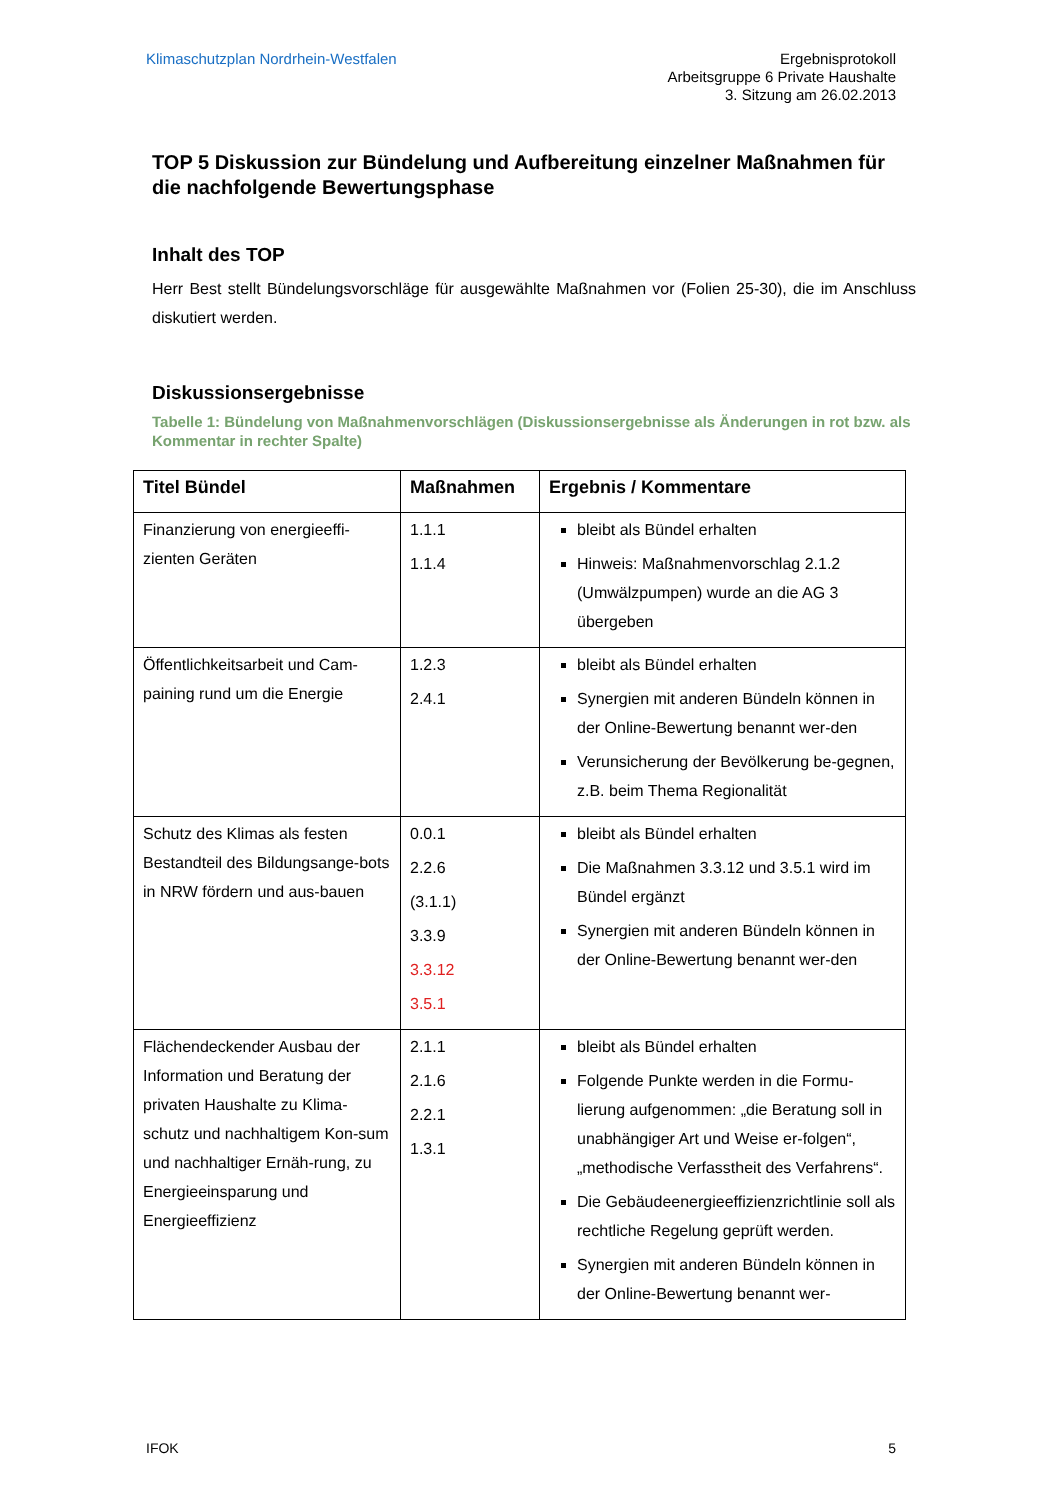Klimaschutzplan Nordrhein-Westfalen
Ergebnisprotokoll
Arbeitsgruppe 6 Private Haushalte
3. Sitzung am 26.02.2013
TOP 5 Diskussion zur Bündelung und Aufbereitung einzelner Maßnahmen für die nachfolgende Bewertungsphase
Inhalt des TOP
Herr Best stellt Bündelungsvorschläge für ausgewählte Maßnahmen vor (Folien 25-30), die im Anschluss diskutiert werden.
Diskussionsergebnisse
Tabelle 1: Bündelung von Maßnahmenvorschlägen (Diskussionsergebnisse als Änderungen in rot bzw. als Kommentar in rechter Spalte)
| Titel Bündel | Maßnahmen | Ergebnis / Kommentare |
| --- | --- | --- |
| Finanzierung von energieeffi-zienten Geräten | 1.1.1 1.1.4 | bleibt als Bündel erhalten Hinweis: Maßnahmenvorschlag 2.1.2 (Umwälzpumpen) wurde an die AG 3 übergeben |
| Öffentlichkeitsarbeit und Cam-paining rund um die Energie | 1.2.3 2.4.1 | bleibt als Bündel erhalten Synergien mit anderen Bündeln können in der Online-Bewertung benannt wer-den Verunsicherung der Bevölkerung be-gegnen, z.B. beim Thema Regionalität |
| Schutz des Klimas als festen Bestandteil des Bildungsange-bots in NRW fördern und aus-bauen | 0.0.1 2.2.6 (3.1.1) 3.3.9 3.3.12 3.5.1 | bleibt als Bündel erhalten Die Maßnahmen 3.3.12 und 3.5.1 wird im Bündel ergänzt Synergien mit anderen Bündeln können in der Online-Bewertung benannt wer-den |
| Flächendeckender Ausbau der Information und Beratung der privaten Haushalte zu Klima-schutz und nachhaltigem Kon-sum und nachhaltiger Ernäh-rung, zu Energieeinsparung und Energieeffizienz | 2.1.1 2.1.6 2.2.1 1.3.1 | bleibt als Bündel erhalten Folgende Punkte werden in die Formu-lierung aufgenommen: „die Beratung soll in unabhängiger Art und Weise er-folgen“, „methodische Verfasstheit des Verfahrens“. Die Gebäudeenergieeffizienzrichtlinie soll als rechtliche Regelung geprüft werden. Synergien mit anderen Bündeln können in der Online-Bewertung benannt wer- |
IFOK 5